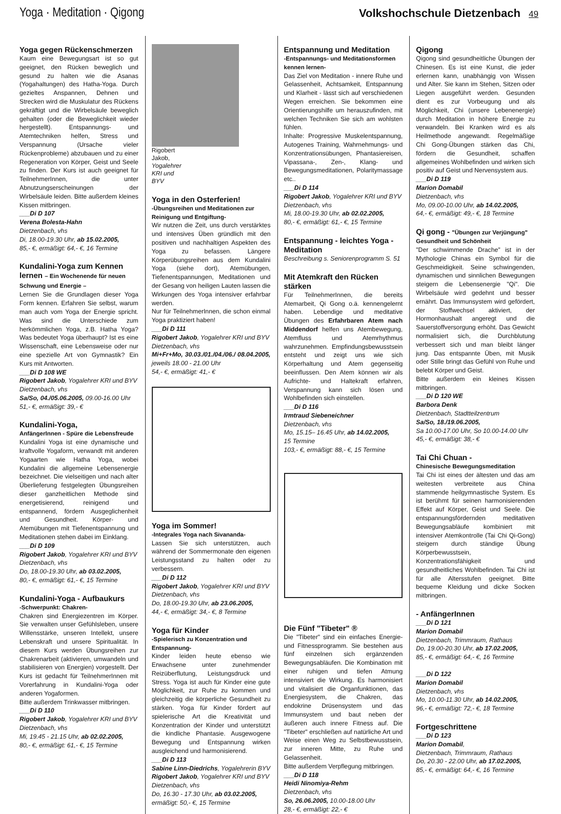Yoga · Meditation · Qigong Volkshochschule Dietzenbach 49
Yoga gegen Rückenschmerzen
Kaum eine Bewegungsart ist so gut geeignet, den Rücken beweglich und gesund zu halten wie die Asanas (Yogahaltungen) des Hatha-Yoga. Durch gezieltes Anspannen, Dehnen und Strecken wird die Muskulatur des Rückens gekräftigt und die Wirbelsäule beweglich gehalten (oder die Beweglichkeit wieder hergestellt). Entspannungs- und Atemtechniken helfen, Stress und Verspannung (Ursache vieler Rückenprobleme) abzubauen und zu einer Regeneration von Körper, Geist und Seele zu finden. Der Kurs ist auch geeignet für TeilnehmerInnen, die unter Abnutzungserscheinungen der Wirbelsäule leiden. Bitte außerdem kleines Kissen mitbringen.
___Di D 107
Verena Bolesta-Hahn
Dietzenbach, vhs
Di, 18.00-19.30 Uhr, ab 15.02.2005,
85,- €, ermäßigt: 64,- €, 16 Termine
Kundalini-Yoga zum Kennen lernen – Ein Wochenende für neuen Schwung und Energie –
Lernen Sie die Grundlagen dieser Yoga Form kennen. Erfahren Sie selbst, warum man auch vom Yoga der Energie spricht. Was sind die Unterschiede zum herkömmlichen Yoga, z.B. Hatha Yoga? Was bedeutet Yoga überhaupt? Ist es eine Wissenschaft, eine Lebensweise oder nur eine spezielle Art von Gymnastik? Ein Kurs mit Antworten.
___Di D 108 WE
Rigobert Jakob, Yogalehrer KRI und BYV
Dietzenbach, vhs
Sa/So, 04./05.06.2005, 09.00-16.00 Uhr
51,- €, ermäßigt: 39,- €
Kundalini-Yoga,
AnfängerInnen - Spüre die Lebensfreude
Kundalini Yoga ist eine dynamische und kraftvolle Yogaform, verwandt mit anderen Yogaarten wie Hatha Yoga, wobei Kundalini die allgemeine Lebensenergie bezeichnet. Die vielseitigen und nach alter Überlieferung festgelegten Übungsreihen dieser ganzheitlichen Methode sind energetisierend, reinigend und entspannend, fördern Ausgeglichenheit und Gesundheit. Körper- und Atemübungen mit Tiefenentspannung und Meditationen stehen dabei im Einklang.
___Di D 109
Rigobert Jakob, Yogalehrer KRI und BYV
Dietzenbach, vhs
Do, 18.00-19.30 Uhr, ab 03.02.2005,
80,- €, ermäßigt: 61,- €, 15 Termine
Kundalini-Yoga - Aufbaukurs
-Schwerpunkt: Chakren-
Chakren sind Energiezentren im Körper. Sie verwalten unser Gefühlsleben, unsere Willensstärke, unseren Intellekt, unsere Lebenskraft und unsere Spiritualität. In diesem Kurs werden Übungsreihen zur Chakrenarbeit (aktivieren, umwandeln und stabilisieren von Energien) vorgestellt. Der Kurs ist gedacht für TeilnehmerInnen mit Vorerfahrung in Kundalini-Yoga oder anderen Yogaformen.
Bitte außerdem Trinkwasser mitbringen.
___Di D 110
Rigobert Jakob, Yogalehrer KRI und BYV
Dietzenbach, vhs
Mi, 19.45 - 21.15 Uhr, ab 02.02.2005,
80,- €, ermäßigt: 61,- €, 15 Termine
Rigobert Jakob, Yogalehrer KRI und BYV
Yoga in den Osterferien!
-Übungsreihen und Meditationen zur Reinigung und Entgiftung-
Wir nutzen die Zeit, uns durch verstärktes und intensives Üben gründlich mit den positiven und nachhaltigen Aspekten des Yoga zu befassen. Längere Körperübungsreihen aus dem Kundalini Yoga (siehe dort), Atemübungen, Tiefenentspannungen, Meditationen und der Gesang von heiligen Lauten lassen die Wirkungen des Yoga intensiver erfahrbar werden.
Nur für TeilnehmerInnen, die schon einmal Yoga praktiziert haben!
___Di D 111
Rigobert Jakob, Yogalehrer KRI und BYV
Dietzenbach, vhs
Mi+Fr+Mo, 30.03./01./04./06./ 08.04.2005, jeweils 18.00 - 21.00 Uhr
54,- €, ermäßigt: 41,- €
Yoga im Sommer!
-Integrales Yoga nach Sivananda-
Lassen Sie sich unterstützen, auch während der Sommermonate den eigenen Leistungsstand zu halten oder zu verbessern.
___Di D 112
Rigobert Jakob, Yogalehrer KRI und BYV
Dietzenbach, vhs
Do, 18.00-19.30 Uhr, ab 23.06.2005,
44,- €, ermäßigt: 34,- €, 8 Termine
Yoga für Kinder
-Spielerisch zu Konzentration und Entspannung-
Kinder leiden heute ebenso wie Erwachsene unter zunehmender Reizüberflutung, Leistungsdruck und Stress. Yoga ist auch für Kinder eine gute Möglichkeit, zur Ruhe zu kommen und gleichzeitig die körperliche Gesundheit zu stärken. Yoga für Kinder fördert auf spielerische Art die Kreativität und Konzentration der Kinder und unterstützt die kindliche Phantasie. Ausgewogene Bewegung und Entspannung wirken ausgleichend und harmonisierend.
___Di D 113
Sabine Linn-Diedrichs, Yogalehrerin BYV
Rigobert Jakob, Yogalehrer KRI und BYV
Dietzenbach, vhs
Do, 16.30 - 17.30 Uhr, ab 03.02.2005,
ermäßigt: 50,- €, 15 Termine
Entspannung und Meditation
-Entspannungs- und Meditationsformen kennen lernen-
Das Ziel von Meditation - innere Ruhe und Gelassenheit, Achtsamkeit, Entspannung und Klarheit - lässt sich auf verschiedenen Wegen erreichen. Sie bekommen eine Orientierungshilfe um herauszufinden, mit welchen Techniken Sie sich am wohlsten fühlen.
Inhalte: Progressive Muskelentspannung, Autogenes Training, Wahrnehmungs- und Konzentrationsübungen, Phantasiereisen, Vipassana-, Zen-, Klang- und Bewegungsmeditationen, Polaritymassage etc..
___Di D 114
Rigobert Jakob, Yogalehrer KRI und BYV
Dietzenbach, vhs
Mi, 18.00-19.30 Uhr, ab 02.02.2005,
80,- €, ermäßigt: 61,- €, 15 Termine
Entspannung - leichtes Yoga - Meditation
Beschreibung s. Seniorenprogramm S. 51
Mit Atemkraft den Rücken stärken
Für TeilnehmerInnen, die bereits Atemarbeit, Qi Gong o.ä. kennengelernt haben. Lebendige und meditative Übungen des Erfahrbaren Atem nach Middendorf helfen uns Atembewegung, Atemfluss und Atemrhythmus wahrzunehmen. Empfindungsbewusstsein entsteht und zeigt uns wie sich Körperhaltung und Atem gegenseitig beeinflussen. Den Atem können wir als Aufrichte- und Haltekraft erfahren, Verspannung kann sich lösen und Wohlbefinden sich einstellen.
___Di D 116
Irmtraud Siebeneichner
Dietzenbach, vhs
Mo, 15.15– 16.45 Uhr, ab 14.02.2005,
15 Termine
103,- €, ermäßigt: 88,- €, 15 Termine
Die Fünf "Tibeter" ®
Die "Tibeter" sind ein einfaches Energie- und Fitnessprogramm. Sie bestehen aus fünf einzelnen sich ergänzenden Bewegungsabläufen. Die Kombination mit einer ruhigen und tiefen Atmung intensiviert die Wirkung. Es harmonisiert und vitalisiert die Organfunktionen, das Energiesystem, die Chakren, das endokrine Drüsensystem und das Immunsystem und baut neben der äußeren auch innere Fitness auf. Die "Tibeter" erschließen auf natürliche Art und Weise einen Weg zu Selbstbewusstsein, zur inneren Mitte, zu Ruhe und Gelassenheit.
Bitte außerdem Verpflegung mitbringen.
___Di D 118
Heidi Ninomiya-Rehm
Dietzenbach, vhs
So, 26.06.2005, 10.00-18.00 Uhr
28,- €, ermäßigt: 22,- €
Qigong
Qigong sind gesundheitliche Übungen der Chinesen. Es ist eine Kunst, die jeder erlernen kann, unabhängig von Wissen und Alter. Sie kann im Stehen, Sitzen oder Liegen ausgeführt werden. Gesunden dient es zur Vorbeugung und als Möglichkeit, Chi (unsere Lebenenergie) durch Meditation in höhere Energie zu verwandeln. Bei Kranken wird es als Heilmethode angewandt. Regelmäßige Chi Gong-Übungen stärken das Chi, fördern die Gesundheit, schaffen allgemeines Wohlbefinden und wirken sich positiv auf Geist und Nervensystem aus.
___Di D 119
Marion Domabil
Dietzenbach, vhs
Mo, 09.00-10.00 Uhr, ab 14.02.2005,
64,- €, ermäßigt: 49,- €, 18 Termine
Qi gong - "Übungen zur Verjüngung"
Gesundheit und Schönheit
"Der schwimmende Drache" ist in der Mythologie Chinas ein Symbol für die Geschmeidigkeit. Seine schwingenden, dynamischen und sinnlichen Bewegungen steigern die Lebensenergie "Qi". Die Wirbelsäule wird gedehnt und besser ernährt. Das Immunsystem wird gefördert, der Stoffwechsel aktiviert, der Hormonhaushalt angeregt und die Sauerstoffversorgung erhöht. Das Gewicht normalisiert sich, die Durchblutung verbessert sich und man bleibt länger jung. Das entspannte Üben, mit Musik oder Stille bringt das Gefühl von Ruhe und belebt Körper und Geist.
Bitte außerdem ein kleines Kissen mitbringen.
___Di D 120 WE
Barbora Denk
Dietzenbach, Stadtteilzentrum
Sa/So, 18./19.06.2005,
Sa 10.00-17.00 Uhr, So 10.00-14.00 Uhr
45,- €, ermäßigt: 38,- €
Tai Chi Chuan -
Chinesische Bewegungsmeditation
Tai Chi ist eines der ältesten und das am weitesten verbreitete aus China stammende heilgymnastische System. Es ist berühmt für seinen harmonisierenden Effekt auf Körper, Geist und Seele. Die entspannungsfördernden meditativen Bewegungsabläufe kombiniert mit intensiver Atemkontrolle (Tai Chi Qi-Gong) steigern durch ständige Übung Körperbewusstsein, Konzentrationsfähigkeit und gesundheitliches Wohlbefinden. Tai Chi ist für alle Altersstufen geeignet. Bitte bequeme Kleidung und dicke Socken mitbringen.
- AnfängerInnen
___Di D 121
Marion Domabil
Dietzenbach, Trimmraum, Rathaus
Do, 19.00-20.30 Uhr, ab 17.02.2005,
85,- €, ermäßigt: 64,- €, 16 Termine
___Di D 122
Marion Domabil
Dietzenbach, vhs
Mo, 10.00-11.30 Uhr, ab 14.02.2005,
96,- €, ermäßigt: 72,- €, 18 Termine
Fortgeschrittene
___Di D 123
Marion Domabil,
Dietzenbach, Trimmraum, Rathaus
Do, 20.30 - 22.00 Uhr, ab 17.02.2005,
85,- €, ermäßigt: 64,- €, 16 Termine